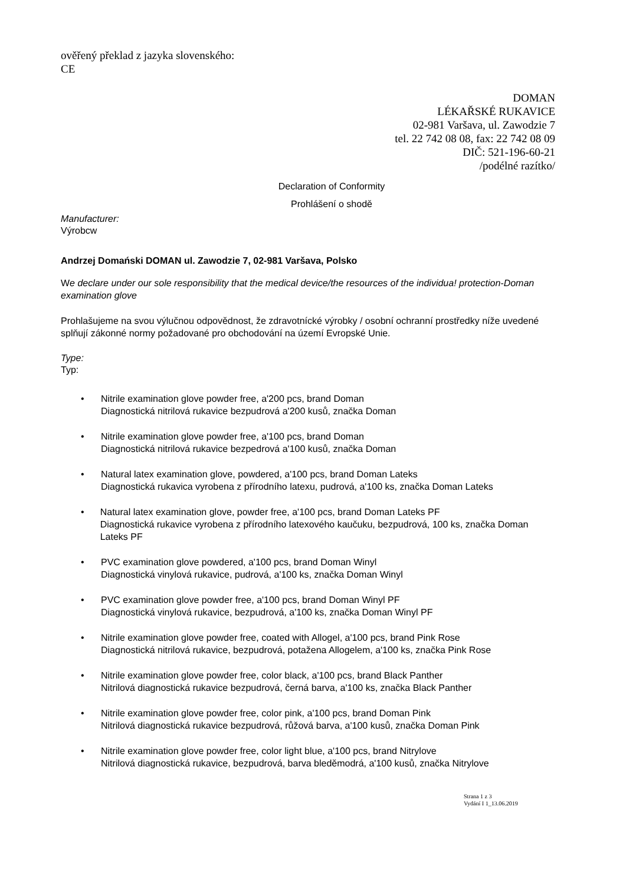ověřený překlad z jazyka slovenského:
CE
DOMAN
LÉKAŘSKÉ RUKAVICE
02-981 Varšava, ul. Zawodzie 7
tel. 22 742 08 08, fax: 22 742 08 09
DIČ: 521-196-60-21
/podélné razítko/
Declaration of Conformity
Prohlášení o shodě
Manufacturer:
Výrobcw
Andrzej Domański DOMAN ul. Zawodzie 7, 02-981 Varšava, Polsko
We declare under our sole responsibility that the medical device/the resources of the individua! protection-Doman examination glove
Prohlašujeme na svou výlučnou odpovědnost, že zdravotnícké výrobky / osobní ochranní prostředky níže uvedené splňují zákonné normy požadované pro obchodování na území Evropské Unie.
Type:
Typ:
• Nitrile examination glove powder free, a'200 pcs, brand Doman
Diagnostická nitrilová rukavice bezpudrová a'200 kusů, značka Doman
• Nitrile examination glove powder free, a'100 pcs, brand Doman
Diagnostická nitrilová rukavice bezpedrová a'100 kusů, značka Doman
• Natural latex examination glove, powdered, a'100 pcs, brand Doman Lateks
Diagnostická rukavica vyrobena z přírodního latexu, pudrová, a'100 ks, značka Doman Lateks
• Natural latex examination glove, powder free, a'100 pcs, brand Doman Lateks PF
Diagnostická rukavice vyrobena z přírodního latexového kaučuku, bezpudrová, 100 ks, značka Doman Lateks PF
• PVC examination glove powdered, a'100 pcs, brand Doman Winyl
Diagnostická vinylová rukavice, pudrová, a'100 ks, značka Doman Winyl
• PVC examination glove powder free, a'100 pcs, brand Doman Winyl PF
Diagnostická vinylová rukavice, bezpudrová, a'100 ks, značka Doman Winyl PF
• Nitrile examination glove powder free, coated with Allogel, a'100 pcs, brand Pink Rose
Diagnostická nitrilová rukavice, bezpudrová, potažena Allogelem, a'100 ks, značka Pink Rose
• Nitrile examination glove powder free, color black, a'100 pcs, brand Black Panther
Nitrilová diagnostická rukavice bezpudrová, černá barva, a'100 ks, značka Black Panther
• Nitrile examination glove powder free, color pink, a'100 pcs, brand Doman Pink
Nitrilová diagnostická rukavice bezpudrová, růžová barva, a'100 kusů, značka Doman Pink
• Nitrile examination glove powder free, color light blue, a'100 pcs, brand Nitrylove
Nitrilová diagnostická rukavice, bezpudrová, barva bleděmodrá, a'100 kusů, značka Nitrylove
Strana 1 z 3
Vydání I 1_13.06.2019